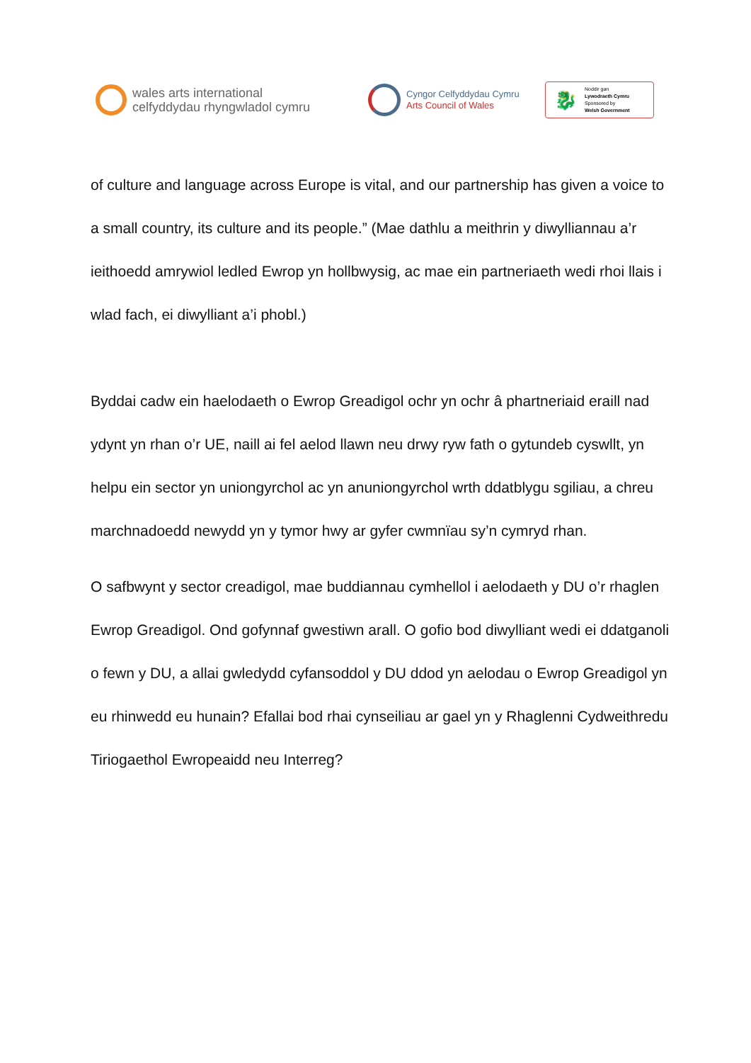wales arts international
celfyddydau rhyngwladol cymru
Cyngor Celfyddydau Cymru
Arts Council of Wales
🐉
Noddir gan
Lywodraeth Cymru
Sponsored by
Welsh Government
of culture and language across Europe is vital, and our partnership has given a voice to a small country, its culture and its people.” (Mae dathlu a meithrin y diwylliannau a’r ieithoedd amrywiol ledled Ewrop yn hollbwysig, ac mae ein partneriaeth wedi rhoi llais i wlad fach, ei diwylliant a’i phobl.)
Byddai cadw ein haelodaeth o Ewrop Greadigol ochr yn ochr â phartneriaid eraill nad ydynt yn rhan o’r UE, naill ai fel aelod llawn neu drwy ryw fath o gytundeb cyswllt, yn helpu ein sector yn uniongyrchol ac yn anuniongyrchol wrth ddatblygu sgiliau, a chreu marchnadoedd newydd yn y tymor hwy ar gyfer cwmnïau sy’n cymryd rhan.
O safbwynt y sector creadigol, mae buddiannau cymhellol i aelodaeth y DU o’r rhaglen Ewrop Greadigol. Ond gofynnaf gwestiwn arall. O gofio bod diwylliant wedi ei ddatganoli o fewn y DU, a allai gwledydd cyfansoddol y DU ddod yn aelodau o Ewrop Greadigol yn eu rhinwedd eu hunain? Efallai bod rhai cynseiliau ar gael yn y Rhaglenni Cydweithredu Tiriogaethol Ewropeaidd neu Interreg?